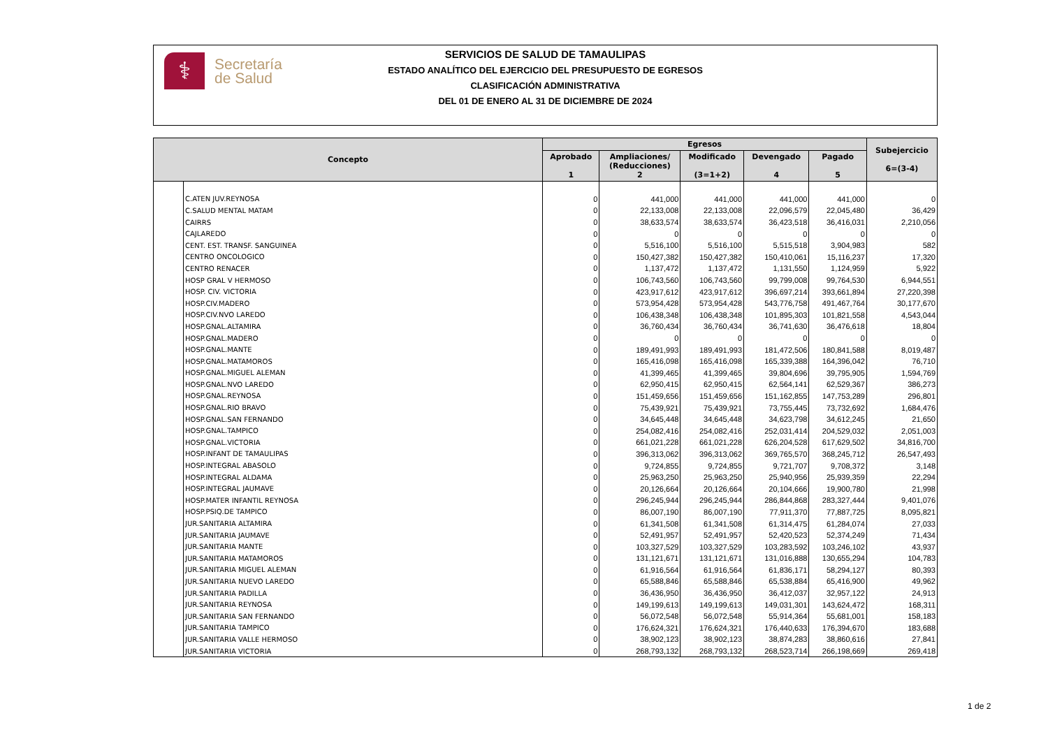⚕
Secretaría
de Salud
SERVICIOS DE SALUD DE TAMAULIPAS
ESTADO ANALÍTICO DEL EJERCICIO DEL PRESUPUESTO DE EGRESOS
CLASIFICACIÓN ADMINISTRATIVA
DEL 01 DE ENERO AL 31 DE DICIEMBRE DE 2024
| Concepto | | Egresos | | | | | Subejercicio 6=(3-4) |
| --- | --- | --- | --- | --- | --- | --- | --- |
| | | Aprobado 1 | Ampliaciones/ (Reducciones) 2 | Modificado (3=1+2) | Devengado 4 | Pagado 5 | |
| | C.ATEN JUV.REYNOSA | 0 | 441,000 | 441,000 | 441,000 | 441,000 | 0 |
| | C.SALUD MENTAL MATAM | 0 | 22,133,008 | 22,133,008 | 22,096,579 | 22,045,480 | 36,429 |
| | CAIRRS | 0 | 38,633,574 | 38,633,574 | 36,423,518 | 36,416,031 | 2,210,056 |
| | CAJLAREDO | 0 | 0 | 0 | 0 | 0 | 0 |
| | CENT. EST. TRANSF. SANGUINEA | 0 | 5,516,100 | 5,516,100 | 5,515,518 | 3,904,983 | 582 |
| | CENTRO ONCOLOGICO | 0 | 150,427,382 | 150,427,382 | 150,410,061 | 15,116,237 | 17,320 |
| | CENTRO RENACER | 0 | 1,137,472 | 1,137,472 | 1,131,550 | 1,124,959 | 5,922 |
| | HOSP GRAL V HERMOSO | 0 | 106,743,560 | 106,743,560 | 99,799,008 | 99,764,530 | 6,944,551 |
| | HOSP. CIV. VICTORIA | 0 | 423,917,612 | 423,917,612 | 396,697,214 | 393,661,894 | 27,220,398 |
| | HOSP.CIV.MADERO | 0 | 573,954,428 | 573,954,428 | 543,776,758 | 491,467,764 | 30,177,670 |
| | HOSP.CIV.NVO LAREDO | 0 | 106,438,348 | 106,438,348 | 101,895,303 | 101,821,558 | 4,543,044 |
| | HOSP.GNAL.ALTAMIRA | 0 | 36,760,434 | 36,760,434 | 36,741,630 | 36,476,618 | 18,804 |
| | HOSP.GNAL.MADERO | 0 | 0 | 0 | 0 | 0 | 0 |
| | HOSP.GNAL.MANTE | 0 | 189,491,993 | 189,491,993 | 181,472,506 | 180,841,588 | 8,019,487 |
| | HOSP.GNAL.MATAMOROS | 0 | 165,416,098 | 165,416,098 | 165,339,388 | 164,396,042 | 76,710 |
| | HOSP.GNAL.MIGUEL ALEMAN | 0 | 41,399,465 | 41,399,465 | 39,804,696 | 39,795,905 | 1,594,769 |
| | HOSP.GNAL.NVO LAREDO | 0 | 62,950,415 | 62,950,415 | 62,564,141 | 62,529,367 | 386,273 |
| | HOSP.GNAL.REYNOSA | 0 | 151,459,656 | 151,459,656 | 151,162,855 | 147,753,289 | 296,801 |
| | HOSP.GNAL.RIO BRAVO | 0 | 75,439,921 | 75,439,921 | 73,755,445 | 73,732,692 | 1,684,476 |
| | HOSP.GNAL.SAN FERNANDO | 0 | 34,645,448 | 34,645,448 | 34,623,798 | 34,612,245 | 21,650 |
| | HOSP.GNAL.TAMPICO | 0 | 254,082,416 | 254,082,416 | 252,031,414 | 204,529,032 | 2,051,003 |
| | HOSP.GNAL.VICTORIA | 0 | 661,021,228 | 661,021,228 | 626,204,528 | 617,629,502 | 34,816,700 |
| | HOSP.INFANT DE TAMAULIPAS | 0 | 396,313,062 | 396,313,062 | 369,765,570 | 368,245,712 | 26,547,493 |
| | HOSP.INTEGRAL ABASOLO | 0 | 9,724,855 | 9,724,855 | 9,721,707 | 9,708,372 | 3,148 |
| | HOSP.INTEGRAL ALDAMA | 0 | 25,963,250 | 25,963,250 | 25,940,956 | 25,939,359 | 22,294 |
| | HOSP.INTEGRAL JAUMAVE | 0 | 20,126,664 | 20,126,664 | 20,104,666 | 19,900,780 | 21,998 |
| | HOSP.MATER INFANTIL REYNOSA | 0 | 296,245,944 | 296,245,944 | 286,844,868 | 283,327,444 | 9,401,076 |
| | HOSP.PSIQ.DE TAMPICO | 0 | 86,007,190 | 86,007,190 | 77,911,370 | 77,887,725 | 8,095,821 |
| | JUR.SANITARIA ALTAMIRA | 0 | 61,341,508 | 61,341,508 | 61,314,475 | 61,284,074 | 27,033 |
| | JUR.SANITARIA JAUMAVE | 0 | 52,491,957 | 52,491,957 | 52,420,523 | 52,374,249 | 71,434 |
| | JUR.SANITARIA MANTE | 0 | 103,327,529 | 103,327,529 | 103,283,592 | 103,246,102 | 43,937 |
| | JUR.SANITARIA MATAMOROS | 0 | 131,121,671 | 131,121,671 | 131,016,888 | 130,655,294 | 104,783 |
| | JUR.SANITARIA MIGUEL ALEMAN | 0 | 61,916,564 | 61,916,564 | 61,836,171 | 58,294,127 | 80,393 |
| | JUR.SANITARIA NUEVO LAREDO | 0 | 65,588,846 | 65,588,846 | 65,538,884 | 65,416,900 | 49,962 |
| | JUR.SANITARIA PADILLA | 0 | 36,436,950 | 36,436,950 | 36,412,037 | 32,957,122 | 24,913 |
| | JUR.SANITARIA REYNOSA | 0 | 149,199,613 | 149,199,613 | 149,031,301 | 143,624,472 | 168,311 |
| | JUR.SANITARIA SAN FERNANDO | 0 | 56,072,548 | 56,072,548 | 55,914,364 | 55,681,001 | 158,183 |
| | JUR.SANITARIA TAMPICO | 0 | 176,624,321 | 176,624,321 | 176,440,633 | 176,394,670 | 183,688 |
| | JUR.SANITARIA VALLE HERMOSO | 0 | 38,902,123 | 38,902,123 | 38,874,283 | 38,860,616 | 27,841 |
| | JUR.SANITARIA VICTORIA | 0 | 268,793,132 | 268,793,132 | 268,523,714 | 266,198,669 | 269,418 |
1 de 2